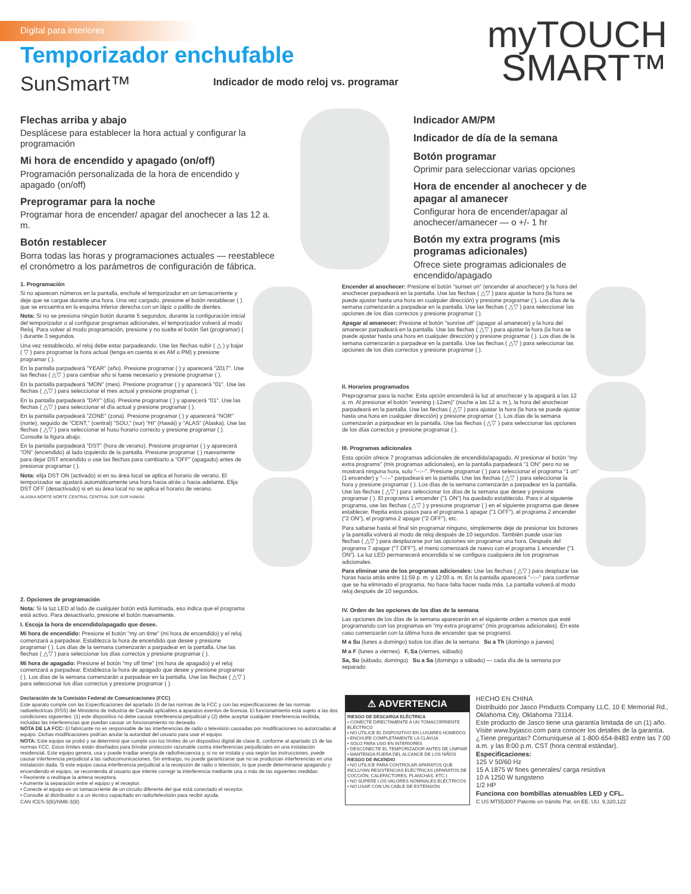Digital para interiores
Temporizador enchufable
SunSmart™
Indicador de modo reloj vs. programar
myTOUCH
SMART™
Flechas arriba y abajo
Desplácese para establecer la hora actual y configurar la programación
Mi hora de encendido y apagado (on/off)
Programación personalizada de la hora de encendido y apagado (on/off)
Preprogramar para la noche
Programar hora de encender/ apagar del anochecer a las 12 a. m.
Botón restablecer
Borra todas las horas y programaciones actuales — reestablece el cronómetro a los parámetros de configuración de fábrica.
Indicador AM/PM
Indicador de día de la semana
Botón programar
Oprimir para seleccionar varias opciones
Hora de encender al anochecer y de apagar al amanecer
Configurar hora de encender/apagar al anochecer/amanecer — o +/- 1 hr
Botón my extra programs (mis programas adicionales)
Ofrece siete programas adicionales de encendido/apagado
1. Programación
Si no aparecen números en la pantalla, enchufe el temporizador en un tomacorriente y deje que se cargue durante una hora. Una vez cargado, presione el botón restablecer ( ) que se encuentra en la esquina inferior derecha con un lápiz o palillo de dientes.
Nota: Si no se presiona ningún botón durante 5 segundos, durante la configuración inicial del temporizador o al configurar programas adicionales, el temporizador volverá al modo Reloj. Para volver al modo programación, presione y no suelte el botón Set (programar) ( ) durante 3 segundos.
Una vez restablecido, el reloj debe estar parpadeando. Use las flechas subir ( △ ) y bajar ( ▽ ) para programar la hora actual (tenga en cuenta si es AM o PM) y presione programar ( ).
En la pantalla parpadeará "YEAR" (año). Presione programar ( ) y aparecerá "2017". Use las flechas ( △▽ ) para cambiar año si fuese necesario y presione programar ( ).
En la pantalla parpadeará "MON" (mes). Presione programar ( ) y aparecerá "01". Use las flechas ( △▽ ) para seleccionar el mes actual y presione programar ( ).
En la pantalla parpadeará "DAY" (día). Presione programar ( ) y aparecerá "01". Use las flechas ( △▽ ) para seleccionar el día actual y presione programar ( ).
En la pantalla parpadeará "ZONE" (zona). Presione programar ( ) y aparecerá "NOR" (norte), seguido de "CENT," (central) "SOU," (sur) "HI" (Hawái) y "ALAS" (Alaska). Use las flechas ( △▽ ) para seleccionar el huso horario correcto y presione programar ( ). Consulte la figura abajo.
En la pantalla parpadeará "DST" (hora de verano). Presione programar ( ) y aparecerá "ON" (encendido) al lado izquierdo de la pantalla. Presione programar ( ) nuevamente para dejar DST encendido o use las flechas para cambiarlo a "OFF" (apagado) antes de presionar programar ( ).
Nota: elija DST ON (activado) si en su área local se aplica el horario de verano. El temporizador se ajustará automáticamente una hora hacia atrás o hacia adelante. Elija DST OFF (desactivado) si en su área local no se aplica el horario de verano.
ALASKA NORTE NORTE CENTRAL CENTRAL SUR SUR HAWÁII
2. Opciones de programación
Nota: Si la luz LED al lado de cualquier botón está iluminada, eso indica que el programa está activo. Para desactivarlo, presione el botón nuevamente.
I. Escoja la hora de encendido/apagado que desee.
Mi hora de encendido: Presione el botón "my on time" (mi hora de encendido) y el reloj comenzará a parpadear. Establezca la hora de encendido que desee y presione programar ( ). Los días de la semana comenzarán a parpadear en la pantalla. Use las flechas ( △▽ ) para seleccionar los días correctos y presione programar ( ).
Mi hora de apagado: Presione el botón "my off time" (mi hora de apagado) y el reloj comenzará a parpadear. Establezca la hora de apagado que desee y presione programar ( ). Los días de la semana comenzarán a parpadear en la pantalla. Use las flechas ( △▽ ) para seleccionar los días correctos y presione programar ( ).
Encender al anochecer: Presione el botón "sunset on" (encender al anochecer) y la hora del anochecer parpadeará en la pantalla. Use las flechas ( △▽ ) para ajustar la hora (la hora se puede ajustar hasta una hora en cualquier dirección) y presione programar ( ). Los días de la semana comenzarán a parpadear en la pantalla. Use las flechas ( △▽ ) para seleccionar las opciones de los días correctos y presione programar ( ).
Apagar al amanecer: Presione el botón "sunrise off" (apagar al amanecer) y la hora del amanecer parpadeará en la pantalla. Use las flechas ( △▽ ) para ajustar la hora (la hora se puede ajustar hasta una hora en cualquier dirección) y presione programar ( ). Los días de la semana comenzarán a parpadear en la pantalla. Use las flechas ( △▽ ) para seleccionar las opciones de los días correctos y presione programar ( ).
II. Horarios programados
Preprogramar para la noche: Esta opción encenderá la luz al anochecer y la apagará a las 12 a. m. Al presionar el botón "evening (-12am)" (noche a las 12 a. m.), la hora del anochecer parpadeará en la pantalla. Use las flechas ( △▽ ) para ajustar la hora (la hora se puede ajustar hasta una hora en cualquier dirección) y presione programar ( ). Los días de la semana comenzarán a parpadear en la pantalla. Use las flechas ( △▽ ) para seleccionar las opciones de los días correctos y presione programar ( ).
III. Programas adicionales
Esta opción ofrece 7 programas adicionales de encendido/apagado. Al presionar el botón "my extra programs" (mis programas adicionales), en la pantalla parpadeará "1 ON" pero no se mostrará ninguna hora, solo "--:--". Presione programar ( ) para seleccionar el programa "1 on" (1 encender) y "--:--" parpadeará en la pantalla. Use las flechas ( △▽ ) para seleccionar la hora y presione programar ( ). Los días de la semana comenzarán a parpadear en la pantalla. Use las flechas ( △▽ ) para seleccionar los días de la semana que desee y presione programar ( ). El programa 1 encender ("1 ON") ha quedado establecido. Para ir al siguiente programa, use las flechas ( △▽ ) y presione programar ( ) en el siguiente programa que desee establecer. Repita estos pasos para el programa 1 apagar ("1 OFF"), el programa 2 encender ("2 ON"), el programa 2 apagar ("2 OFF"), etc.
Para saltarse hasta el final sin programar ninguno, simplemente deje de presionar los botones y la pantalla volverá al modo de reloj después de 10 segundos. También puede usar las flechas ( △▽ ) para desplazarse por las opciones sin programar una hora. Después del programa 7 apagar ("7 OFF"), el menú comenzará de nuevo con el programa 1 encender ("1 ON"). La luz LED permanecerá encendida si se configura cualquiera de los programas adicionales.
Para eliminar uno de los programas adicionales: Use las flechas ( △▽ ) para desplazar las horas hacia atrás entre 11:59 p. m. y 12:00 a. m. En la pantalla aparecerá "--:--" para confirmar que se ha eliminado el programa. No hace falta hacer nada más. La pantalla volverá al modo reloj después de 10 segundos.
IV. Orden de las opciones de los días de la semana
Las opciones de los días de la semana aparecerán en el siguiente orden a menos que esté programando con los programas en "my extra programs" (mis programas adicionales). En este caso comenzarán con la última hora de encender que se programó.
M a Su (lunes a domingo) todos los días de la semana Su a Th (domingo a jueves)
M a F (lunes a viernes) F, Sa (viernes, sábado)
Sa, Su (sábado, domingo) Su a Sa (domingo a sábado) — cada día de la semana por separado
Declaración de la Comisión Federal de Comunicaciones (FCC)
Este aparato cumple con las Especificaciones del apartado 15 de las normas de la FCC y con las especificaciones de las normas radioeléctricas (RSS) del Ministerio de Industria de Canadá aplicables a aparatos exentos de licencia. El funcionamiento está sujeto a las dos condiciones siguientes: (1) este dispositivo no debe causar interferencia perjudicial y (2) debe aceptar cualquier interferencia recibida, incluidas las interferencias que puedan causar un funcionamiento no deseado.
NOTA DE LA FCC: El fabricante no es responsable de las interferencias de radio o televisión causadas por modificaciones no autorizadas al equipo. Dichas modificaciones podrían anular la autoridad del usuario para usar el equipo.
NOTA: Este equipo se probó y se determinó que cumple con los límites de un dispositivo digital de clase B, conforme al apartado 15 de las normas FCC. Estos límites están diseñados para brindar protección razonable contra interferencias perjudiciales en una instalación residencial. Este equipo genera, usa y puede irradiar energía de radiofrecuencia y, si no se instala y usa según las instrucciones, puede causar interferencia perjudicial a las radiocomunicaciones. Sin embargo, no puede garantizarse que no se produzcan interferencias en una instalación dada. Si este equipo causa interferencia perjudicial a la recepción de radio o televisión, lo que puede determinarse apagando y encendiendo el equipo, se recomienda al usuario que intente corregir la interferencia mediante una o más de las siguientes medidas:
• Reoriente o reubique la antena receptora.
• Aumente la separación entre el equipo y el receptor.
• Conecte el equipo en un tomacorriente de un circuito diferente del que está conectado el receptor.
• Consulte al distribuidor o a un técnico capacitado en radio/televisión para recibir ayuda.
CAN ICES-3(B)/NMB-3(B)
⚠ ADVERTENCIA
RIESGO DE DESCARGA ELÉCTRICA
• CONECTE DIRECTAMENTE A UN TOMACORRIENTE ELÉCTRICO
• NO UTILICE EL DISPOSITIVO EN LUGARES HÚMEDOS
• ENCHUFE COMPLETAMENTE LA CLAVIJA
• SOLO PARA USO EN INTERIORES
• DESCONECTE EL TEMPORIZADOR ANTES DE LIMPIAR
• MANTENGA FUERA DEL ALCANCE DE LOS NIÑOS
RIESGO DE INCENDIO
• NO UTILICE PARA CONTROLAR APARATOS QUE INCLUYAN RESISTENCIAS ELÉCTRICAS (APARATOS DE COCCIÓN, CALEFACTORES, PLANCHAS, ETC.)
• NO SUPERE LOS VALORES NOMINALES ELÉCTRICOS
• NO USAR CON UN CABLE DE EXTENSIÓN
HECHO EN CHINA
Distribuido por Jasco Products Company LLC, 10 E Memorial Rd., Oklahoma City, Oklahoma 73114.
Este producto de Jasco tiene una garantía limitada de un (1) año. Visite www.byjasco.com para conocer los detalles de la garantía.
¿Tiene preguntas? Comuníquese al 1-800-654-8483 entre las 7:00 a.m. y las 8:00 p.m. CST (hora central estándar).
Especificaciones:
125 V 50/60 Hz
15 A 1875 W fines generales/ carga resistiva
10 A 1250 W tungsteno
1/2 HP
Funciona con bombillas atenuables LED y CFL.
C US MT553007 Patente en trámite Pat. en EE. UU. 9,320,122